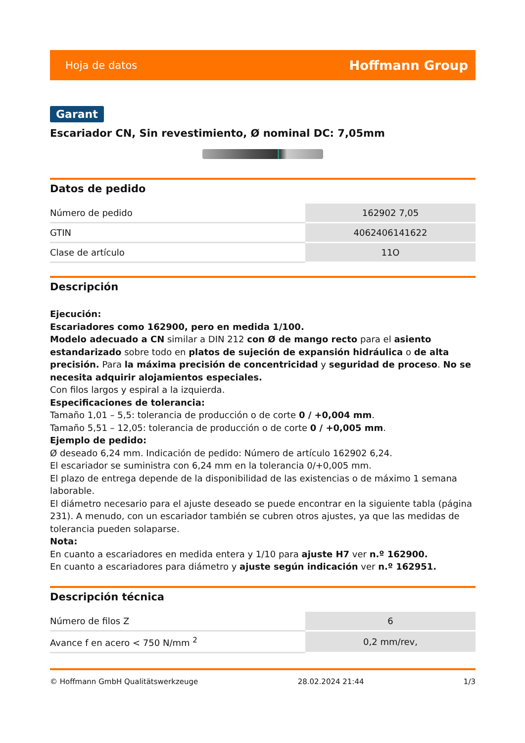Hoja de datos Hoffmann Group
Garant
Escariador CN, Sin revestimiento, Ø nominal DC: 7,05mm
Datos de pedido
| Número de pedido | 162902 7,05 |
| GTIN | 4062406141622 |
| Clase de artículo | 11O |
Descripción
Ejecución:
Escariadores como 162900, pero en medida 1/100.
Modelo adecuado a CN similar a DIN 212 con Ø de mango recto para el asiento estandarizado sobre todo en platos de sujeción de expansión hidráulica o de alta precisión. Para la máxima precisión de concentricidad y seguridad de proceso. No se necesita adquirir alojamientos especiales.
Con filos largos y espiral a la izquierda.
Especificaciones de tolerancia:
Tamaño 1,01 – 5,5: tolerancia de producción o de corte 0 / +0,004 mm.
Tamaño 5,51 – 12,05: tolerancia de producción o de corte 0 / +0,005 mm.
Ejemplo de pedido:
Ø deseado 6,24 mm. Indicación de pedido: Número de artículo 162902 6,24.
El escariador se suministra con 6,24 mm en la tolerancia 0/+0,005 mm.
El plazo de entrega depende de la disponibilidad de las existencias o de máximo 1 semana laborable.
El diámetro necesario para el ajuste deseado se puede encontrar en la siguiente tabla (página 231). A menudo, con un escariador también se cubren otros ajustes, ya que las medidas de tolerancia pueden solaparse.
Nota:
En cuanto a escariadores en medida entera y 1/10 para ajuste H7 ver n.º 162900.
En cuanto a escariadores para diámetro y ajuste según indicación ver n.º 162951.
Descripción técnica
| Número de filos Z | 6 |
| Avance f en acero < 750 N/mm <sup>2</sup> | 0,2 mm/rev, |
© Hoffmann GmbH Qualitätswerkzeuge 28.02.2024 21:44 1/3